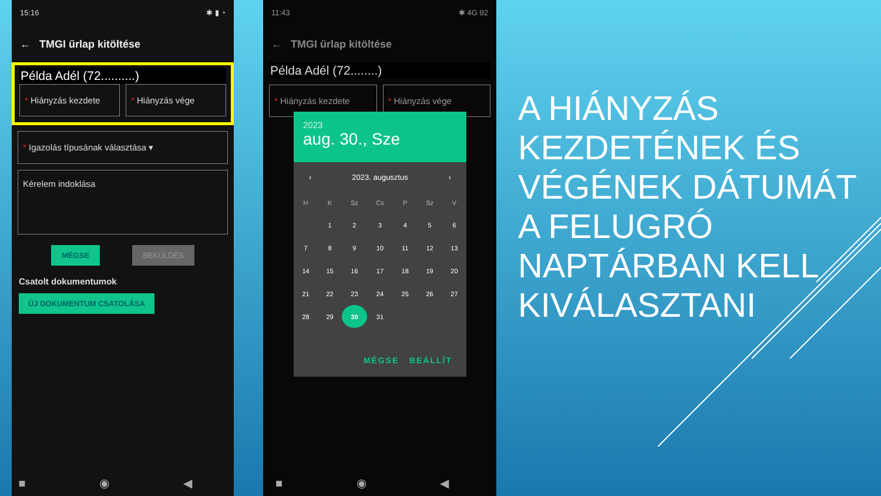15:16 ✱ ▮ ◔
← TMGI űrlap kitöltése
Példa Adél (72..........)
* Hiányzás kezdete * Hiányzás vége
* Igazolás típusának választása ▾
Kérelem indoklása
MÉGSE BEKÜLDÉS
Csatolt dokumentumok
ÚJ DOKUMENTUM CSATOLÁSA
■ ◉ ◀
11:43 ✱ 4G 92
← TMGI űrlap kitöltése
Példa Adél (72........)
* Hiányzás kezdete * Hiányzás vége
■ ◉ ◀
2023
aug. 30., Sze
‹ 2023. augusztus ›
| H | K | Sz | Cs | P | Sz | V |
| --- | --- | --- | --- | --- | --- | --- |
| | 1 | 2 | 3 | 4 | 5 | 6 |
| 7 | 8 | 9 | 10 | 11 | 12 | 13 |
| 14 | 15 | 16 | 17 | 18 | 19 | 20 |
| 21 | 22 | 23 | 24 | 25 | 26 | 27 |
| 28 | 29 | 30 | 31 | | | |
MÉGSE BEÁLLÍT
A HIÁNYZÁS KEZDETÉNEK ÉS VÉGÉNEK DÁTUMÁT A FELUGRÓ NAPTÁRBAN KELL KIVÁLASZTANI